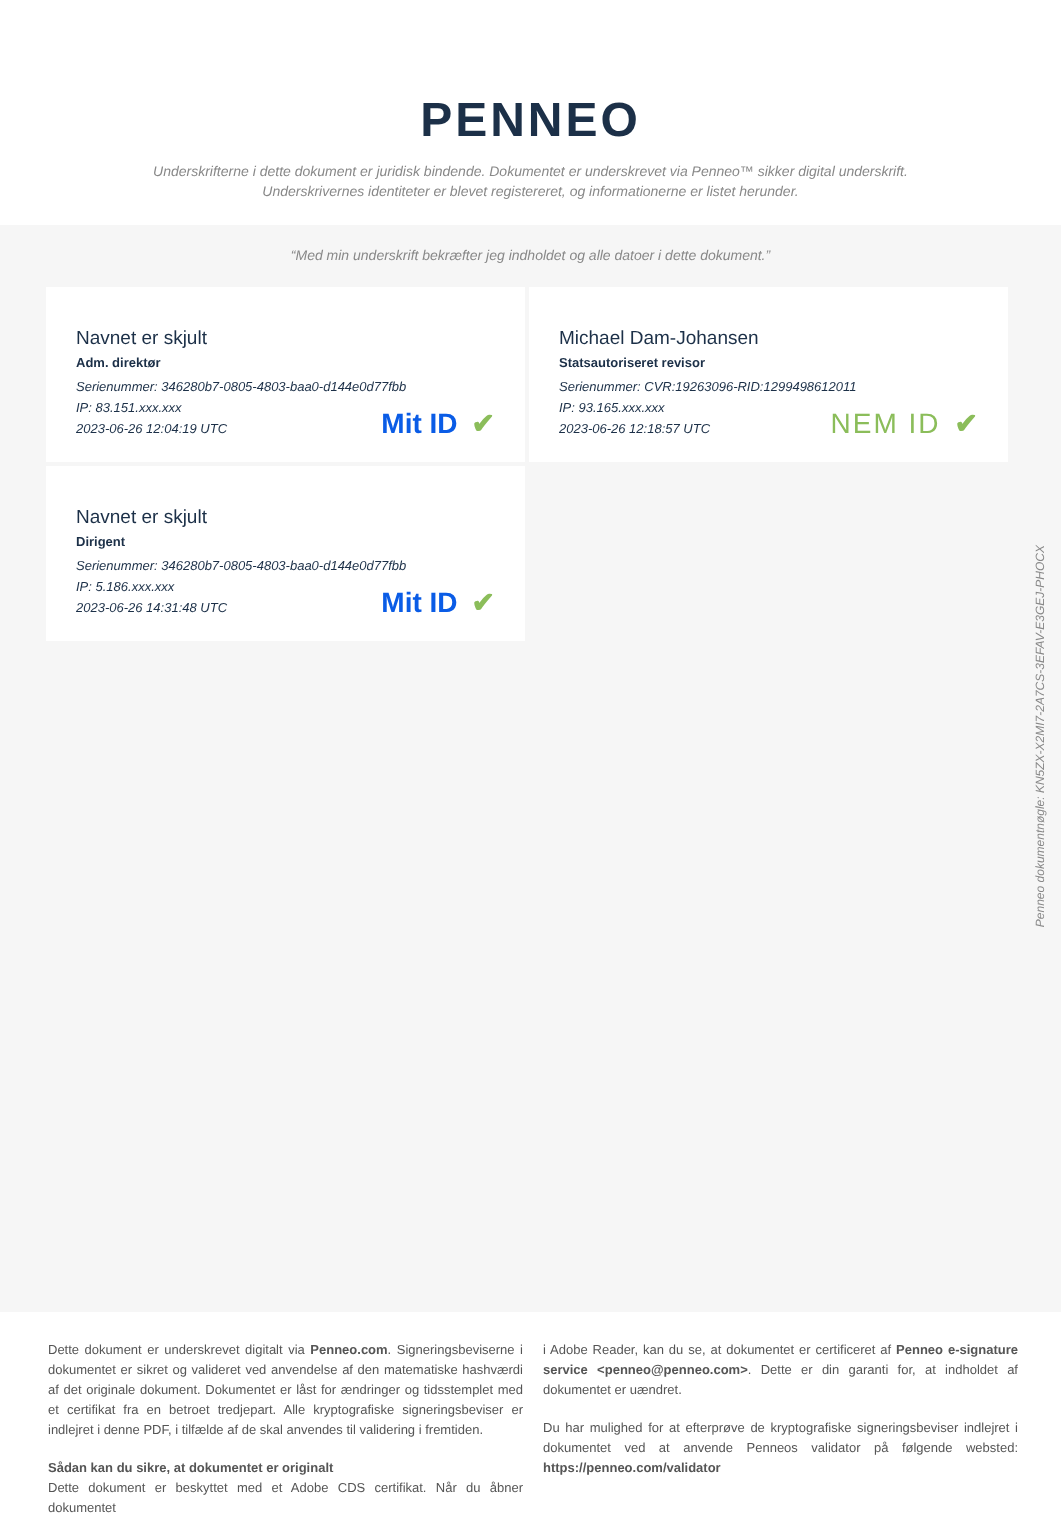PENNEO
Underskrifterne i dette dokument er juridisk bindende. Dokumentet er underskrevet via Penneo™ sikker digital underskrift.
Underskrivernes identiteter er blevet registereret, og informationerne er listet herunder.
“Med min underskrift bekræfter jeg indholdet og alle datoer i dette dokument.”
Navnet er skjult
Adm. direktør
Serienummer: 346280b7-0805-4803-baa0-d144e0d77fbb
IP: 83.151.xxx.xxx
2023-06-26 12:04:19 UTC
Mit ID ✔
Michael Dam-Johansen
Statsautoriseret revisor
Serienummer: CVR:19263096-RID:1299498612011
IP: 93.165.xxx.xxx
2023-06-26 12:18:57 UTC
NEM ID ✔
Navnet er skjult
Dirigent
Serienummer: 346280b7-0805-4803-baa0-d144e0d77fbb
IP: 5.186.xxx.xxx
2023-06-26 14:31:48 UTC
Mit ID ✔
Penneo dokumentnøgle: KN5ZX-X2MI7-2A7CS-3EFAV-E3GEJ-PHOCX
Dette dokument er underskrevet digitalt via Penneo.com. Signeringsbeviserne i dokumentet er sikret og valideret ved anvendelse af den matematiske hashværdi af det originale dokument. Dokumentet er låst for ændringer og tidsstemplet med et certifikat fra en betroet tredjepart. Alle kryptografiske signeringsbeviser er indlejret i denne PDF, i tilfælde af de skal anvendes til validering i fremtiden.
Sådan kan du sikre, at dokumentet er originalt
Dette dokument er beskyttet med et Adobe CDS certifikat. Når du åbner dokumentet
i Adobe Reader, kan du se, at dokumentet er certificeret af Penneo e-signature service <penneo@penneo.com>. Dette er din garanti for, at indholdet af dokumentet er uændret.
Du har mulighed for at efterprøve de kryptografiske signeringsbeviser indlejret i dokumentet ved at anvende Penneos validator på følgende websted: https://penneo.com/validator